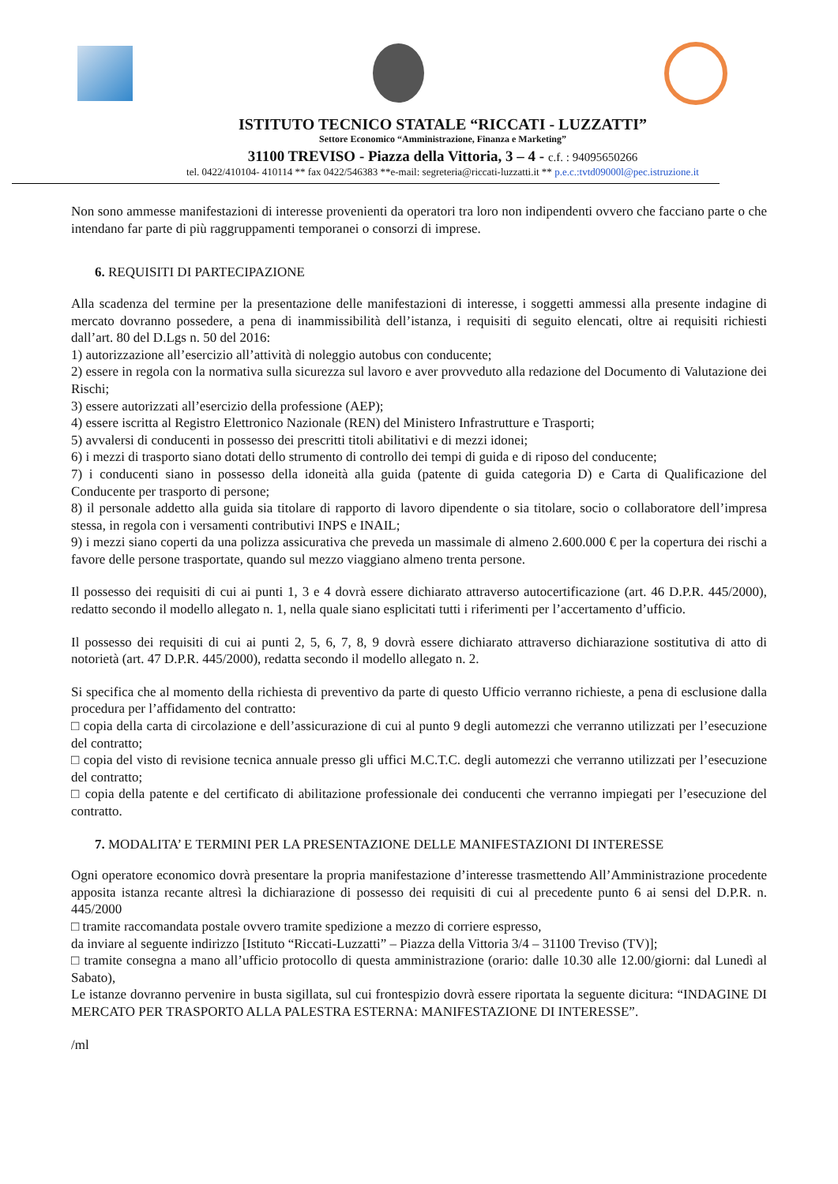ISTITUTO TECNICO STATALE “RICCATI - LUZZATTI”
Settore Economico “Amministrazione, Finanza e Marketing”
31100 TREVISO - Piazza della Vittoria, 3 – 4 - c.f. : 94095650266
tel. 0422/410104- 410114 ** fax 0422/546383 **e-mail: segreteria@riccati-luzzatti.it ** p.e.c.:tvtd09000l@pec.istruzione.it
Non sono ammesse manifestazioni di interesse provenienti da operatori tra loro non indipendenti ovvero che facciano parte o che intendano far parte di più raggruppamenti temporanei o consorzi di imprese.
6. REQUISITI DI PARTECIPAZIONE
Alla scadenza del termine per la presentazione delle manifestazioni di interesse, i soggetti ammessi alla presente indagine di mercato dovranno possedere, a pena di inammissibilità dell’istanza, i requisiti di seguito elencati, oltre ai requisiti richiesti dall’art. 80 del D.Lgs n. 50 del 2016:
1) autorizzazione all’esercizio all’attività di noleggio autobus con conducente;
2) essere in regola con la normativa sulla sicurezza sul lavoro e aver provveduto alla redazione del Documento di Valutazione dei Rischi;
3) essere autorizzati all’esercizio della professione (AEP);
4) essere iscritta al Registro Elettronico Nazionale (REN) del Ministero Infrastrutture e Trasporti;
5) avvalersi di conducenti in possesso dei prescritti titoli abilitativi e di mezzi idonei;
6) i mezzi di trasporto siano dotati dello strumento di controllo dei tempi di guida e di riposo del conducente;
7) i conducenti siano in possesso della idoneità alla guida (patente di guida categoria D) e Carta di Qualificazione del Conducente per trasporto di persone;
8) il personale addetto alla guida sia titolare di rapporto di lavoro dipendente o sia titolare, socio o collaboratore dell’impresa stessa, in regola con i versamenti contributivi INPS e INAIL;
9) i mezzi siano coperti da una polizza assicurativa che preveda un massimale di almeno 2.600.000 € per la copertura dei rischi a favore delle persone trasportate, quando sul mezzo viaggiano almeno trenta persone.
Il possesso dei requisiti di cui ai punti 1, 3 e 4 dovrà essere dichiarato attraverso autocertificazione (art. 46 D.P.R. 445/2000), redatto secondo il modello allegato n. 1, nella quale siano esplicitati tutti i riferimenti per l’accertamento d’ufficio.
Il possesso dei requisiti di cui ai punti 2, 5, 6, 7, 8, 9 dovrà essere dichiarato attraverso dichiarazione sostitutiva di atto di notorietà (art. 47 D.P.R. 445/2000), redatta secondo il modello allegato n. 2.
Si specifica che al momento della richiesta di preventivo da parte di questo Ufficio verranno richieste, a pena di esclusione dalla procedura per l’affidamento del contratto:
□ copia della carta di circolazione e dell’assicurazione di cui al punto 9 degli automezzi che verranno utilizzati per l’esecuzione del contratto;
□ copia del visto di revisione tecnica annuale presso gli uffici M.C.T.C. degli automezzi che verranno utilizzati per l’esecuzione del contratto;
□ copia della patente e del certificato di abilitazione professionale dei conducenti che verranno impiegati per l’esecuzione del contratto.
7. MODALITA’ E TERMINI PER LA PRESENTAZIONE DELLE MANIFESTAZIONI DI INTERESSE
Ogni operatore economico dovrà presentare la propria manifestazione d’interesse trasmettendo All’Amministrazione procedente apposita istanza recante altresì la dichiarazione di possesso dei requisiti di cui al precedente punto 6 ai sensi del D.P.R. n. 445/2000
□ tramite raccomandata postale ovvero tramite spedizione a mezzo di corriere espresso,
da inviare al seguente indirizzo [Istituto “Riccati-Luzzatti” – Piazza della Vittoria 3/4 – 31100 Treviso (TV)];
□ tramite consegna a mano all’ufficio protocollo di questa amministrazione (orario: dalle 10.30 alle 12.00/giorni: dal Lunedì al Sabato),
Le istanze dovranno pervenire in busta sigillata, sul cui frontespizio dovrà essere riportata la seguente dicitura: “INDAGINE DI MERCATO PER TRASPORTO ALLA PALESTRA ESTERNA: MANIFESTAZIONE DI INTERESSE”.
/ml